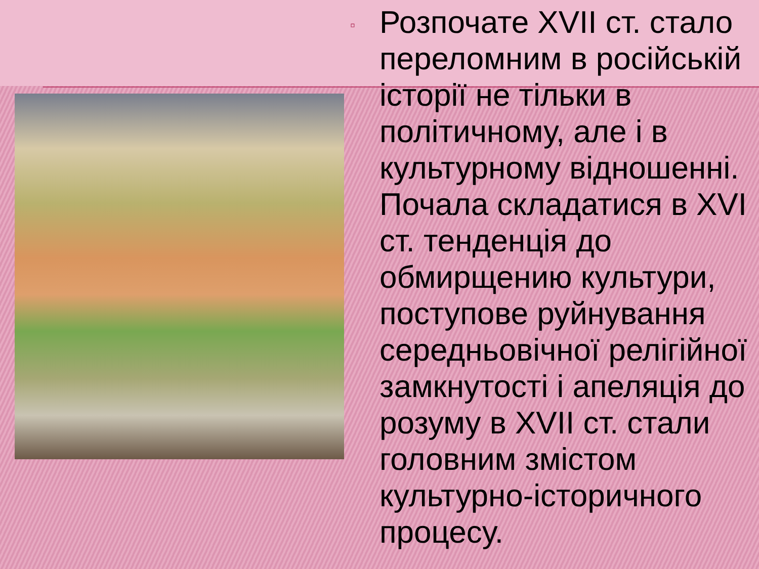▫
Розпочате XVII ст. стало переломним в російській історії не тільки в політичному, але і в культурному відношенні. Почала складатися в XVI ст. тенденція до обмирщению культури, поступове руйнування середньовічної релігійної замкнутості і апеляція до розуму в XVII ст. стали головним змістом культурно-історичного процесу.